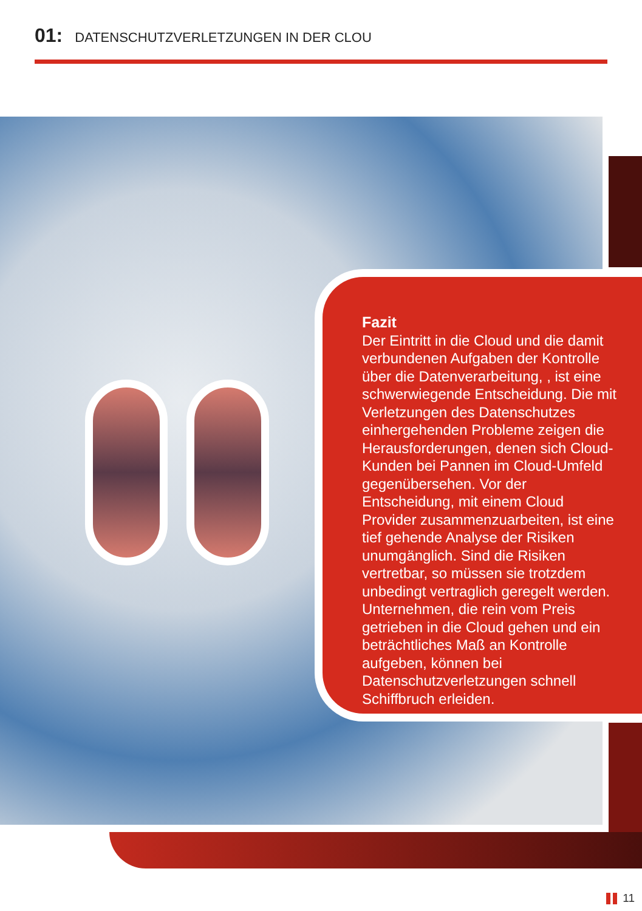01: DATENSCHUTZVERLETZUNGEN IN DER CLOU
Fazit
Der Eintritt in die Cloud und die damit verbundenen Aufgaben der Kontrolle über die Datenverarbeitung, , ist eine schwerwiegende Entscheidung. Die mit Verletzungen des Datenschutzes einhergehenden Probleme zeigen die Herausforderungen, denen sich Cloud-Kunden bei Pannen im Cloud-Umfeld gegenübersehen. Vor der Entscheidung, mit einem Cloud Provider zusammenzuarbeiten, ist eine tief gehende Analyse der Risiken unumgänglich. Sind die Risiken vertretbar, so müssen sie trotzdem unbedingt vertraglich geregelt werden. Unternehmen, die rein vom Preis getrieben in die Cloud gehen und ein beträchtliches Maß an Kontrolle aufgeben, können bei Datenschutzverletzungen schnell Schiffbruch erleiden.
11